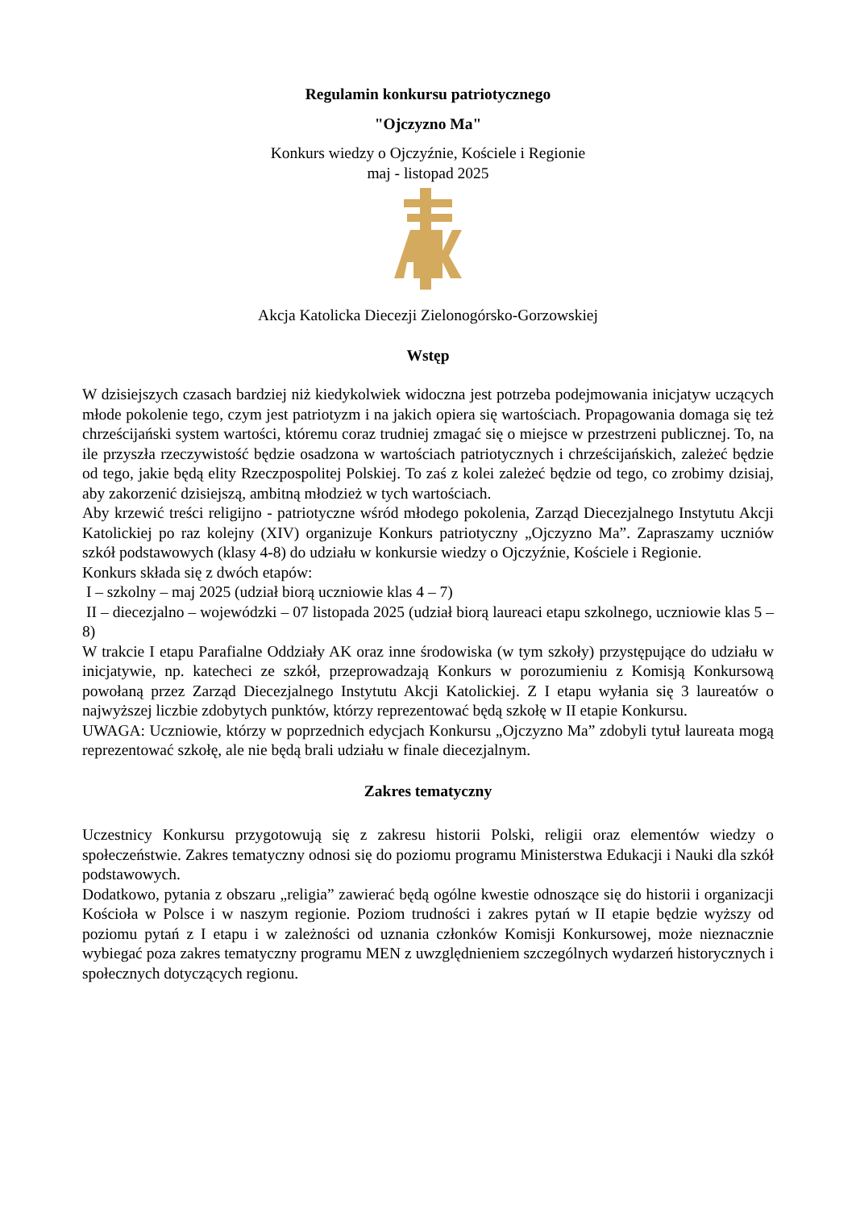Regulamin konkursu patriotycznego
"Ojczyzno Ma"
Konkurs wiedzy o Ojczyźnie, Kościele i Regionie
maj - listopad 2025
Akcja Katolicka Diecezji Zielonogórsko-Gorzowskiej
Wstęp
W dzisiejszych czasach bardziej niż kiedykolwiek widoczna jest potrzeba podejmowania inicjatyw uczących młode pokolenie tego, czym jest patriotyzm i na jakich opiera się wartościach. Propagowania domaga się też chrześcijański system wartości, któremu coraz trudniej zmagać się o miejsce w przestrzeni publicznej. To, na ile przyszła rzeczywistość będzie osadzona w wartościach patriotycznych i chrześcijańskich, zależeć będzie od tego, jakie będą elity Rzeczpospolitej Polskiej. To zaś z kolei zależeć będzie od tego, co zrobimy dzisiaj, aby zakorzenić dzisiejszą, ambitną młodzież w tych wartościach.
Aby krzewić treści religijno - patriotyczne wśród młodego pokolenia, Zarząd Diecezjalnego Instytutu Akcji Katolickiej po raz kolejny (XIV) organizuje Konkurs patriotyczny „Ojczyzno Ma”. Zapraszamy uczniów szkół podstawowych (klasy 4-8) do udziału w konkursie wiedzy o Ojczyźnie, Kościele i Regionie.
Konkurs składa się z dwóch etapów:
I – szkolny – maj 2025 (udział biorą uczniowie klas 4 – 7)
II – diecezjalno – wojewódzki – 07 listopada 2025 (udział biorą laureaci etapu szkolnego, uczniowie klas 5 – 8)
W trakcie I etapu Parafialne Oddziały AK oraz inne środowiska (w tym szkoły) przystępujące do udziału w inicjatywie, np. katecheci ze szkół, przeprowadzają Konkurs w porozumieniu z Komisją Konkursową powołaną przez Zarząd Diecezjalnego Instytutu Akcji Katolickiej. Z I etapu wyłania się 3 laureatów o najwyższej liczbie zdobytych punktów, którzy reprezentować będą szkołę w II etapie Konkursu.
UWAGA: Uczniowie, którzy w poprzednich edycjach Konkursu „Ojczyzno Ma” zdobyli tytuł laureata mogą reprezentować szkołę, ale nie będą brali udziału w finale diecezjalnym.
Zakres tematyczny
Uczestnicy Konkursu przygotowują się z zakresu historii Polski, religii oraz elementów wiedzy o społeczeństwie. Zakres tematyczny odnosi się do poziomu programu Ministerstwa Edukacji i Nauki dla szkół podstawowych.
Dodatkowo, pytania z obszaru „religia” zawierać będą ogólne kwestie odnoszące się do historii i organizacji Kościoła w Polsce i w naszym regionie. Poziom trudności i zakres pytań w II etapie będzie wyższy od poziomu pytań z I etapu i w zależności od uznania członków Komisji Konkursowej, może nieznacznie wybiegać poza zakres tematyczny programu MEN z uwzględnieniem szczególnych wydarzeń historycznych i społecznych dotyczących regionu.